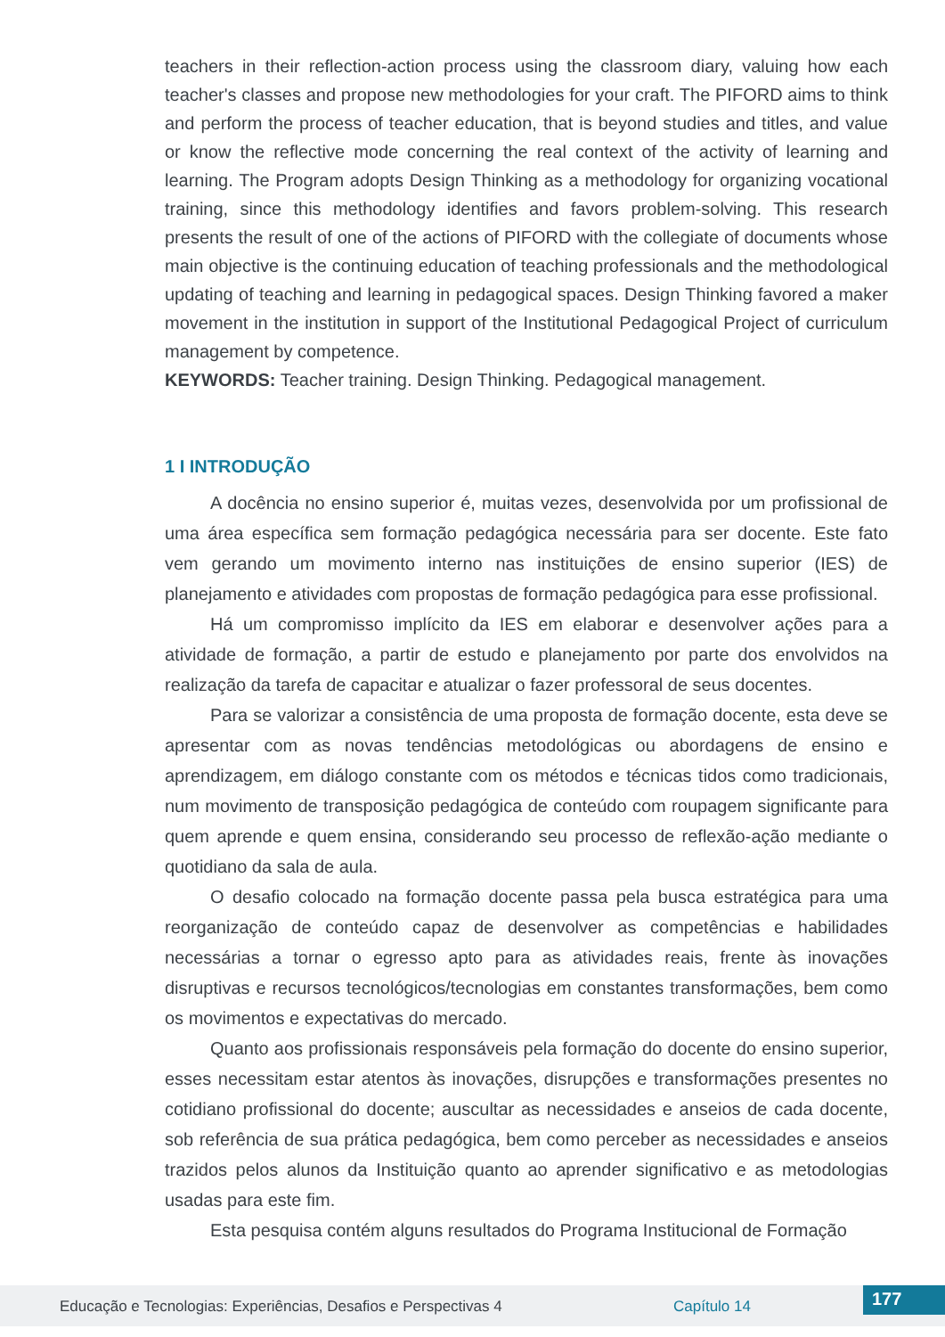teachers in their reflection-action process using the classroom diary, valuing how each teacher's classes and propose new methodologies for your craft. The PIFORD aims to think and perform the process of teacher education, that is beyond studies and titles, and value or know the reflective mode concerning the real context of the activity of learning and learning. The Program adopts Design Thinking as a methodology for organizing vocational training, since this methodology identifies and favors problem-solving. This research presents the result of one of the actions of PIFORD with the collegiate of documents whose main objective is the continuing education of teaching professionals and the methodological updating of teaching and learning in pedagogical spaces. Design Thinking favored a maker movement in the institution in support of the Institutional Pedagogical Project of curriculum management by competence.
KEYWORDS: Teacher training. Design Thinking. Pedagogical management.
1 I INTRODUÇÃO
A docência no ensino superior é, muitas vezes, desenvolvida por um profissional de uma área específica sem formação pedagógica necessária para ser docente. Este fato vem gerando um movimento interno nas instituições de ensino superior (IES) de planejamento e atividades com propostas de formação pedagógica para esse profissional.
Há um compromisso implícito da IES em elaborar e desenvolver ações para a atividade de formação, a partir de estudo e planejamento por parte dos envolvidos na realização da tarefa de capacitar e atualizar o fazer professoral de seus docentes.
Para se valorizar a consistência de uma proposta de formação docente, esta deve se apresentar com as novas tendências metodológicas ou abordagens de ensino e aprendizagem, em diálogo constante com os métodos e técnicas tidos como tradicionais, num movimento de transposição pedagógica de conteúdo com roupagem significante para quem aprende e quem ensina, considerando seu processo de reflexão-ação mediante o quotidiano da sala de aula.
O desafio colocado na formação docente passa pela busca estratégica para uma reorganização de conteúdo capaz de desenvolver as competências e habilidades necessárias a tornar o egresso apto para as atividades reais, frente às inovações disruptivas e recursos tecnológicos/tecnologias em constantes transformações, bem como os movimentos e expectativas do mercado.
Quanto aos profissionais responsáveis pela formação do docente do ensino superior, esses necessitam estar atentos às inovações, disrupções e transformações presentes no cotidiano profissional do docente; auscultar as necessidades e anseios de cada docente, sob referência de sua prática pedagógica, bem como perceber as necessidades e anseios trazidos pelos alunos da Instituição quanto ao aprender significativo e as metodologias usadas para este fim.
Esta pesquisa contém alguns resultados do Programa Institucional de Formação
Educação e Tecnologias: Experiências, Desafios e Perspectivas 4 Capítulo 14
177